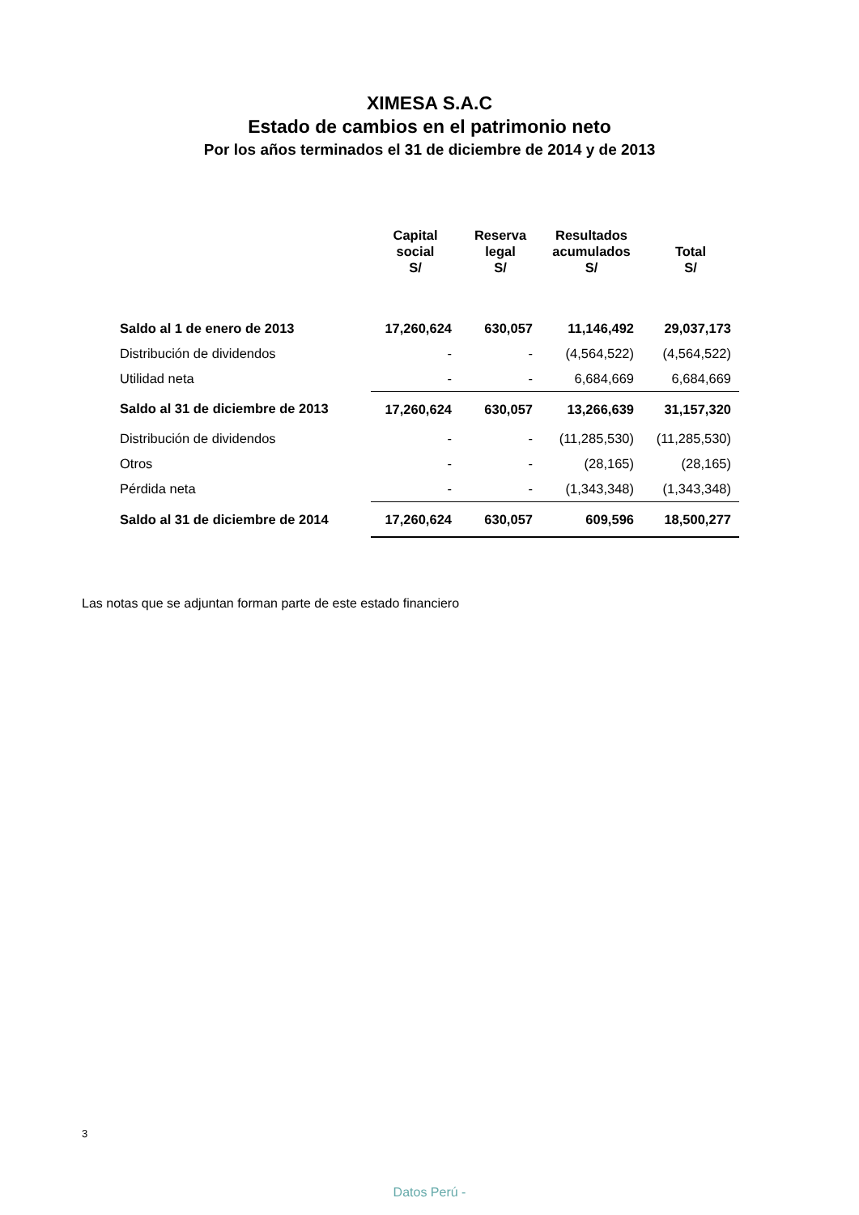XIMESA S.A.C
Estado de cambios en el patrimonio neto
Por los años terminados el 31 de diciembre de 2014 y de 2013
| | Capital social S/ | Reserva legal S/ | Resultados acumulados S/ | Total S/ |
| --- | --- | --- | --- | --- |
| Saldo al 1 de enero de 2013 | 17,260,624 | 630,057 | 11,146,492 | 29,037,173 |
| Distribución de dividendos | - | - | (4,564,522) | (4,564,522) |
| Utilidad neta | - | - | 6,684,669 | 6,684,669 |
| Saldo al 31 de diciembre de 2013 | 17,260,624 | 630,057 | 13,266,639 | 31,157,320 |
| Distribución de dividendos | - | - | (11,285,530) | (11,285,530) |
| Otros | - | - | (28,165) | (28,165) |
| Pérdida neta | - | - | (1,343,348) | (1,343,348) |
| Saldo al 31 de diciembre de 2014 | 17,260,624 | 630,057 | 609,596 | 18,500,277 |
Las notas que se adjuntan forman parte de este estado financiero
3
Datos Perú -